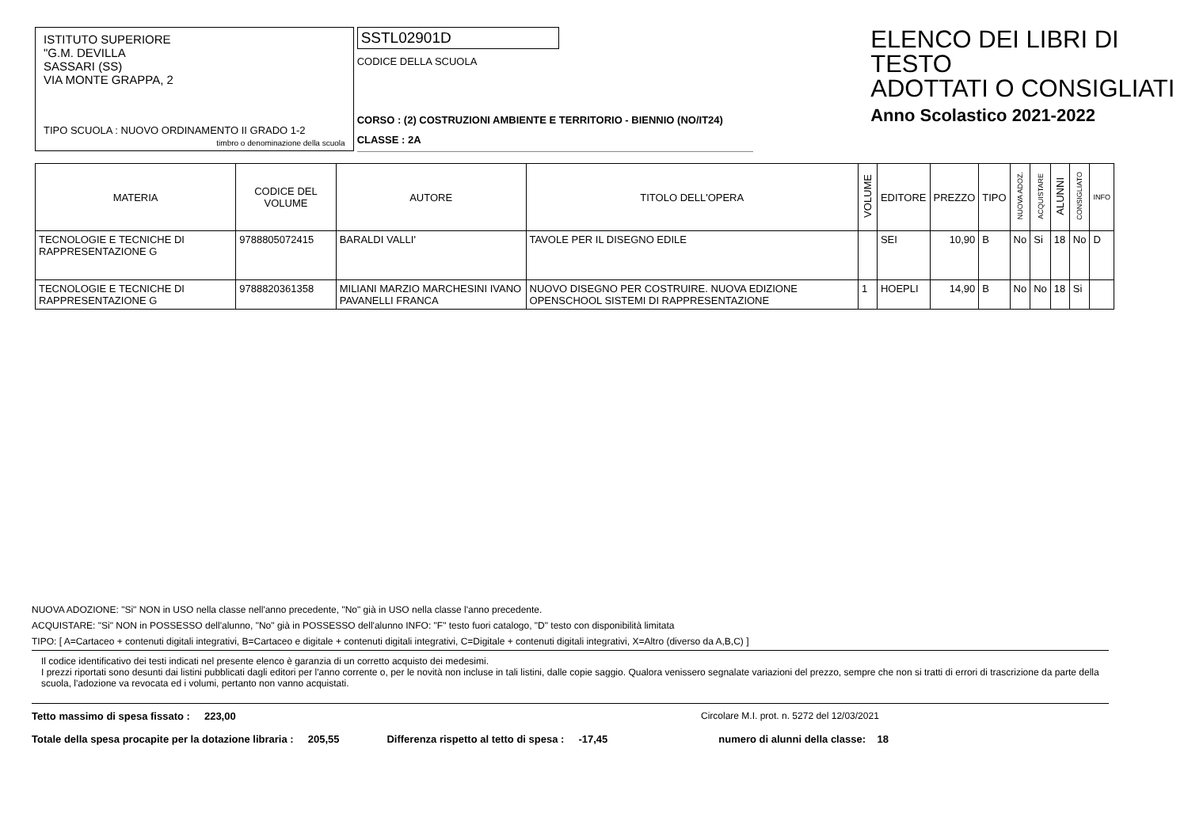ISTITUTO SUPERIORE
"G.M. DEVILLA
SASSARI (SS)
VIA MONTE GRAPPA, 2
TIPO SCUOLA : NUOVO ORDINAMENTO II GRADO 1-2
timbro o denominazione della scuola
SSTL02901D
CODICE DELLA SCUOLA
CORSO : (2) COSTRUZIONI AMBIENTE E TERRITORIO - BIENNIO (NO/IT24)
CLASSE : 2A
ELENCO DEI LIBRI DI TESTO
ADOTTATI O CONSIGLIATI
Anno Scolastico 2021-2022
| MATERIA | CODICE DEL VOLUME | AUTORE | TITOLO DELL'OPERA | VOLUME | EDITORE | PREZZO | TIPO | NUOVA ADOZ. | ACQUISTARE | ALUNNI | CONSIGLIATO | INFO |
| --- | --- | --- | --- | --- | --- | --- | --- | --- | --- | --- | --- | --- |
| TECNOLOGIE E TECNICHE DI RAPPRESENTAZIONE G | 9788805072415 | BARALDI VALLI' | TAVOLE PER IL DISEGNO EDILE | | SEI | 10,90 | B | No | Si | 18 | No | D |
| TECNOLOGIE E TECNICHE DI RAPPRESENTAZIONE G | 9788820361358 | MILIANI MARZIO MARCHESINI IVANO PAVANELLI FRANCA | NUOVO DISEGNO PER COSTRUIRE. NUOVA EDIZIONE OPENSCHOOL SISTEMI DI RAPPRESENTAZIONE | 1 | HOEPLI | 14,90 | B | No | No | 18 | Si | |
NUOVA ADOZIONE: "Si" NON in USO nella classe nell'anno precedente, "No" già in USO nella classe l'anno precedente.
ACQUISTARE: "Si" NON in POSSESSO dell'alunno, "No" già in POSSESSO dell'alunno INFO: "F" testo fuori catalogo, "D" testo con disponibilità limitata
TIPO: [ A=Cartaceo + contenuti digitali integrativi, B=Cartaceo e digitale + contenuti digitali integrativi, C=Digitale + contenuti digitali integrativi, X=Altro (diverso da A,B,C) ]
Il codice identificativo dei testi indicati nel presente elenco è garanzia di un corretto acquisto dei medesimi.
I prezzi riportati sono desunti dai listini pubblicati dagli editori per l'anno corrente o, per le novità non incluse in tali listini, dalle copie saggio. Qualora venissero segnalate variazioni del prezzo, sempre che non si tratti di errori di trascrizione da parte della scuola, l'adozione va revocata ed i volumi, pertanto non vanno acquistati.
Tetto massimo di spesa fissato : 223,00 Circolare M.I. prot. n. 5272 del 12/03/2021
Totale della spesa procapite per la dotazione libraria : 205,55 Differenza rispetto al tetto di spesa : -17,45 numero di alunni della classe: 18